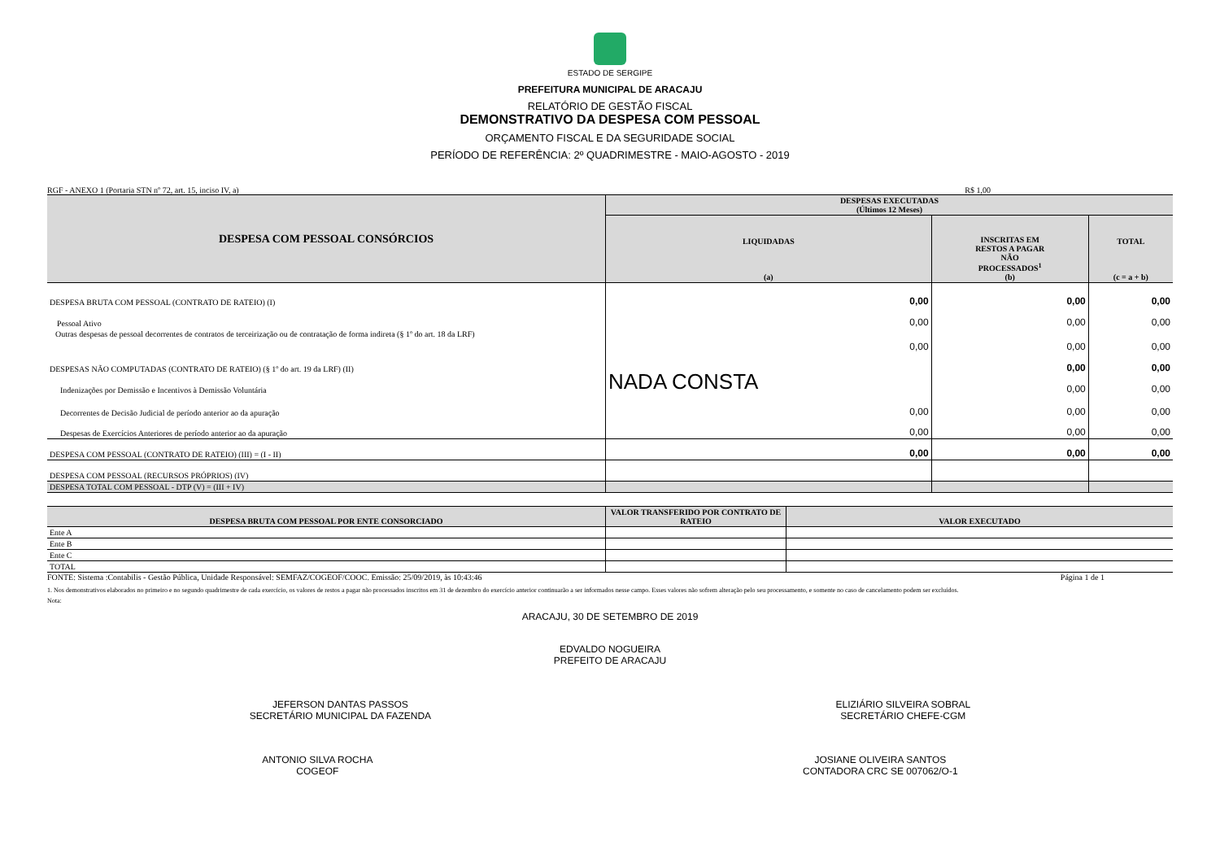ESTADO DE SERGIPE
PREFEITURA MUNICIPAL DE ARACAJU
RELATÓRIO DE GESTÃO FISCAL
DEMONSTRATIVO DA DESPESA COM PESSOAL
ORÇAMENTO FISCAL E DA SEGURIDADE SOCIAL
PERÍODO DE REFERÊNCIA: 2º QUADRIMESTRE - MAIO-AGOSTO - 2019
RGF - ANEXO 1 (Portaria STN nº 72, art. 15, inciso IV, a) R$ 1,00
| DESPESA COM PESSOAL CONSÓRCIOS | DESPESAS EXECUTADAS (Últimos 12 Meses) | | |
| --- | --- | --- | --- |
| | LIQUIDADAS (a) | INSCRITAS EM RESTOS A PAGAR NÃO PROCESSADOS<sup>1</sup> (b) | TOTAL (c = a + b) |
| DESPESA BRUTA COM PESSOAL (CONTRATO DE RATEIO) (I) | 0,00 | 0,00 | 0,00 |
| Pessoal Ativo | 0,00 | 0,00 | 0,00 |
| Outras despesas de pessoal decorrentes de contratos de terceirização ou de contratação de forma indireta (§ 1º do art. 18 da LRF) | 0,00 | 0,00 | 0,00 |
| DESPESAS NÃO COMPUTADAS (CONTRATO DE RATEIO) (§ 1º do art. 19 da LRF) (II) | NADA CONSTA | 0,00 | 0,00 |
| Indenizações por Demissão e Incentivos à Demissão Voluntária | | 0,00 | 0,00 |
| Decorrentes de Decisão Judicial de período anterior ao da apuração | 0,00 | 0,00 | 0,00 |
| Despesas de Exercícios Anteriores de período anterior ao da apuração | 0,00 | 0,00 | 0,00 |
| DESPESA COM PESSOAL (CONTRATO DE RATEIO) (III) = (I - II) | 0,00 | 0,00 | 0,00 |
| DESPESA COM PESSOAL (RECURSOS PRÓPRIOS) (IV) | | | |
| DESPESA TOTAL COM PESSOAL - DTP (V) = (III + IV) | | | |
| DESPESA BRUTA COM PESSOAL POR ENTE CONSORCIADO | VALOR TRANSFERIDO POR CONTRATO DE RATEIO | VALOR EXECUTADO |
| --- | --- | --- |
| Ente A | | |
| Ente B | | |
| Ente C | | |
| TOTAL | | |
FONTE: Sistema :Contabilis - Gestão Pública, Unidade Responsável: SEMFAZ/COGEOF/COOC. Emissão: 25/09/2019, às 10:43:46 Página 1 de 1
1. Nos demonstrativos elaborados no primeiro e no segundo quadrimestre de cada exercício, os valores de restos a pagar não processados inscritos em 31 de dezembro do exercício anterior continuarão a ser informados nesse campo. Esses valores não sofrem alteração pelo seu processamento, e somente no caso de cancelamento podem ser excluídos.
Nota:
ARACAJU, 30 DE SETEMBRO DE 2019
EDVALDO NOGUEIRA
PREFEITO DE ARACAJU
JEFERSON DANTAS PASSOS
SECRETÁRIO MUNICIPAL DA FAZENDA
ELIZIÁRIO SILVEIRA SOBRAL
SECRETÁRIO CHEFE-CGM
ANTONIO SILVA ROCHA
COGEOF
JOSIANE OLIVEIRA SANTOS
CONTADORA CRC SE 007062/O-1